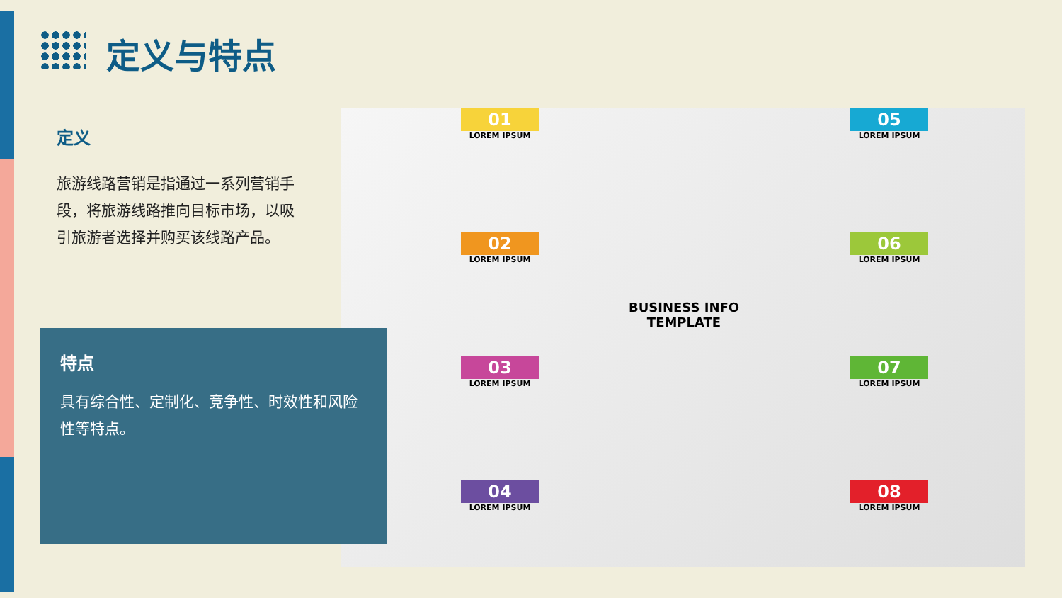定义与特点
定义
旅游线路营销是指通过一系列营销手段，将旅游线路推向目标市场，以吸引旅游者选择并购买该线路产品。
01
LOREM IPSUM
02
LOREM IPSUM
03
LOREM IPSUM
04
LOREM IPSUM
05
LOREM IPSUM
06
LOREM IPSUM
07
LOREM IPSUM
08
LOREM IPSUM
BUSINESS INFO
TEMPLATE
特点
具有综合性、定制化、竞争性、时效性和风险性等特点。